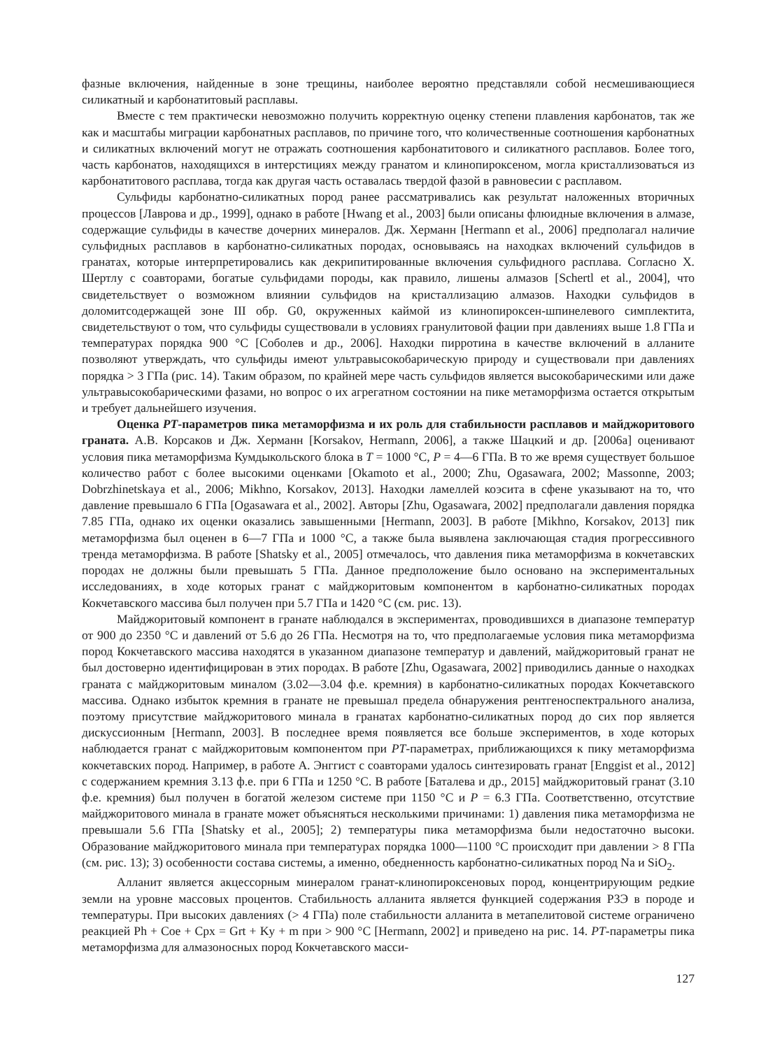фазные включения, найденные в зоне трещины, наиболее вероятно представляли собой несмешивающиеся силикатный и карбонатитовый расплавы.
Вместе с тем практически невозможно получить корректную оценку степени плавления карбонатов, так же как и масштабы миграции карбонатных расплавов, по причине того, что количественные соотношения карбонатных и силикатных включений могут не отражать соотношения карбонатитового и силикатного расплавов. Более того, часть карбонатов, находящихся в интерстициях между гранатом и клинопироксеном, могла кристаллизоваться из карбонатитового расплава, тогда как другая часть оставалась твердой фазой в равновесии с расплавом.
Сульфиды карбонатно-силикатных пород ранее рассматривались как результат наложенных вторичных процессов [Лаврова и др., 1999], однако в работе [Hwang et al., 2003] были описаны флюидные включения в алмазе, содержащие сульфиды в качестве дочерних минералов. Дж. Херманн [Hermann et al., 2006] предполагал наличие сульфидных расплавов в карбонатно-силикатных породах, основываясь на находках включений сульфидов в гранатах, которые интерпретировались как декрипитированные включения сульфидного расплава. Согласно Х. Шертлу с соавторами, богатые сульфидами породы, как правило, лишены алмазов [Schertl et al., 2004], что свидетельствует о возможном влиянии сульфидов на кристаллизацию алмазов. Находки сульфидов в доломитсодержащей зоне III обр. G0, окруженных каймой из клинопироксен-шпинелевого симплектита, свидетельствуют о том, что сульфиды существовали в условиях гранулитовой фации при давлениях выше 1.8 ГПа и температурах порядка 900 °C [Соболев и др., 2006]. Находки пирротина в качестве включений в алланите позволяют утверждать, что сульфиды имеют ультравысокобарическую природу и существовали при давлениях порядка > 3 ГПа (рис. 14). Таким образом, по крайней мере часть сульфидов является высокобарическими или даже ультравысокобарическими фазами, но вопрос о их агрегатном состоянии на пике метаморфизма остается открытым и требует дальнейшего изучения.
Оценка PT-параметров пика метаморфизма и их роль для стабильности расплавов и майджоритового граната. А.В. Корсаков и Дж. Херманн [Korsakov, Hermann, 2006], а также Шацкий и др. [2006а] оценивают условия пика метаморфизма Кумдыкольского блока в T = 1000 °C, P = 4—6 ГПа. В то же время существует большое количество работ с более высокими оценками [Okamoto et al., 2000; Zhu, Ogasawara, 2002; Massonne, 2003; Dobrzhinetskaya et al., 2006; Mikhno, Korsakov, 2013]. Находки ламеллей коэсита в сфене указывают на то, что давление превышало 6 ГПа [Ogasawara et al., 2002]. Авторы [Zhu, Ogasawara, 2002] предполагали давления порядка 7.85 ГПа, однако их оценки оказались завышенными [Hermann, 2003]. В работе [Mikhno, Korsakov, 2013] пик метаморфизма был оценен в 6—7 ГПа и 1000 °C, а также была выявлена заключающая стадия прогрессивного тренда метаморфизма. В работе [Shatsky et al., 2005] отмечалось, что давления пика метаморфизма в кокчетавских породах не должны были превышать 5 ГПа. Данное предположение было основано на экспериментальных исследованиях, в ходе которых гранат с майджоритовым компонентом в карбонатно-силикатных породах Кокчетавского массива был получен при 5.7 ГПа и 1420 °C (см. рис. 13).
Майджоритовый компонент в гранате наблюдался в экспериментах, проводившихся в диапазоне температур от 900 до 2350 °C и давлений от 5.6 до 26 ГПа. Несмотря на то, что предполагаемые условия пика метаморфизма пород Кокчетавского массива находятся в указанном диапазоне температур и давлений, майджоритовый гранат не был достоверно идентифицирован в этих породах. В работе [Zhu, Ogasawara, 2002] приводились данные о находках граната с майджоритовым миналом (3.02—3.04 ф.е. кремния) в карбонатно-силикатных породах Кокчетавского массива. Однако избыток кремния в гранате не превышал предела обнаружения рентгеноспектрального анализа, поэтому присутствие майджоритового минала в гранатах карбонатно-силикатных пород до сих пор является дискуссионным [Hermann, 2003]. В последнее время появляется все больше экспериментов, в ходе которых наблюдается гранат с майджоритовым компонентом при PT-параметрах, приближающихся к пику метаморфизма кокчетавских пород. Например, в работе А. Энггист с соавторами удалось синтезировать гранат [Enggist et al., 2012] с содержанием кремния 3.13 ф.е. при 6 ГПа и 1250 °C. В работе [Баталева и др., 2015] майджоритовый гранат (3.10 ф.е. кремния) был получен в богатой железом системе при 1150 °C и P = 6.3 ГПа. Соответственно, отсутствие майджоритового минала в гранате может объясняться несколькими причинами: 1) давления пика метаморфизма не превышали 5.6 ГПа [Shatsky et al., 2005]; 2) температуры пика метаморфизма были недостаточно высоки. Образование майджоритового минала при температурах порядка 1000—1100 °C происходит при давлении > 8 ГПа (см. рис. 13); 3) особенности состава системы, а именно, обедненность карбонатно-силикатных пород Na и SiO<sub>2</sub>.
Алланит является акцессорным минералом гранат-клинопироксеновых пород, концентрирующим редкие земли на уровне массовых процентов. Стабильность алланита является функцией содержания РЗЭ в породе и температуры. При высоких давлениях (> 4 ГПа) поле стабильности алланита в метапелитовой системе ограничено реакцией Ph + Coe + Cpx = Grt + Ky + m при > 900 °C [Hermann, 2002] и приведено на рис. 14. PT-параметры пика метаморфизма для алмазоносных пород Кокчетавского масси-
127